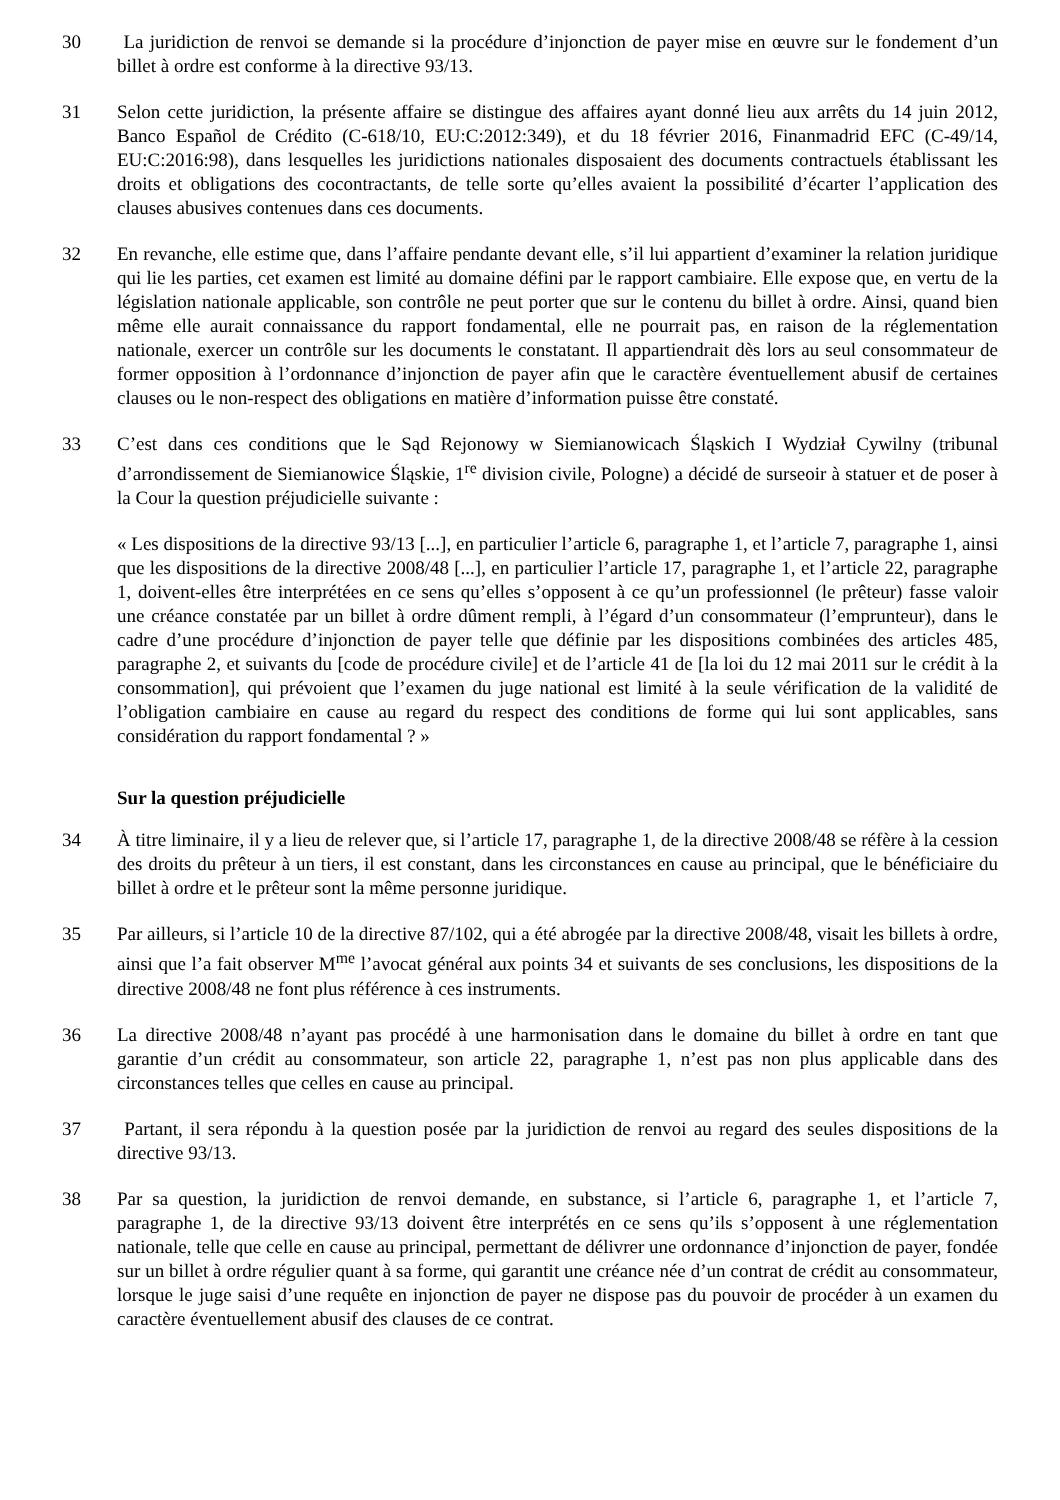30 La juridiction de renvoi se demande si la procédure d’injonction de payer mise en œuvre sur le fondement d’un billet à ordre est conforme à la directive 93/13.
31 Selon cette juridiction, la présente affaire se distingue des affaires ayant donné lieu aux arrêts du 14 juin 2012, Banco Español de Crédito (C‑618/10, EU:C:2012:349), et du 18 février 2016, Finanmadrid EFC (C‑49/14, EU:C:2016:98), dans lesquelles les juridictions nationales disposaient des documents contractuels établissant les droits et obligations des cocontractants, de telle sorte qu’elles avaient la possibilité d’écarter l’application des clauses abusives contenues dans ces documents.
32 En revanche, elle estime que, dans l’affaire pendante devant elle, s’il lui appartient d’examiner la relation juridique qui lie les parties, cet examen est limité au domaine défini par le rapport cambiaire. Elle expose que, en vertu de la législation nationale applicable, son contrôle ne peut porter que sur le contenu du billet à ordre. Ainsi, quand bien même elle aurait connaissance du rapport fondamental, elle ne pourrait pas, en raison de la réglementation nationale, exercer un contrôle sur les documents le constatant. Il appartiendrait dès lors au seul consommateur de former opposition à l’ordonnance d’injonction de payer afin que le caractère éventuellement abusif de certaines clauses ou le non-respect des obligations en matière d’information puisse être constaté.
33 C’est dans ces conditions que le Sąd Rejonowy w Siemianowicach Śląskich I Wydział Cywilny (tribunal d’arrondissement de Siemianowice Śląskie, 1<sup>re</sup> division civile, Pologne) a décidé de surseoir à statuer et de poser à la Cour la question préjudicielle suivante :
« Les dispositions de la directive 93/13 [...], en particulier l’article 6, paragraphe 1, et l’article 7, paragraphe 1, ainsi que les dispositions de la directive 2008/48 [...], en particulier l’article 17, paragraphe 1, et l’article 22, paragraphe 1, doivent-elles être interprétées en ce sens qu’elles s’opposent à ce qu’un professionnel (le prêteur) fasse valoir une créance constatée par un billet à ordre dûment rempli, à l’égard d’un consommateur (l’emprunteur), dans le cadre d’une procédure d’injonction de payer telle que définie par les dispositions combinées des articles 485, paragraphe 2, et suivants du [code de procédure civile] et de l’article 41 de [la loi du 12 mai 2011 sur le crédit à la consommation], qui prévoient que l’examen du juge national est limité à la seule vérification de la validité de l’obligation cambiaire en cause au regard du respect des conditions de forme qui lui sont applicables, sans considération du rapport fondamental ? »
Sur la question préjudicielle
34 À titre liminaire, il y a lieu de relever que, si l’article 17, paragraphe 1, de la directive 2008/48 se réfère à la cession des droits du prêteur à un tiers, il est constant, dans les circonstances en cause au principal, que le bénéficiaire du billet à ordre et le prêteur sont la même personne juridique.
35 Par ailleurs, si l’article 10 de la directive 87/102, qui a été abrogée par la directive 2008/48, visait les billets à ordre, ainsi que l’a fait observer M<sup>me</sup> l’avocat général aux points 34 et suivants de ses conclusions, les dispositions de la directive 2008/48 ne font plus référence à ces instruments.
36 La directive 2008/48 n’ayant pas procédé à une harmonisation dans le domaine du billet à ordre en tant que garantie d’un crédit au consommateur, son article 22, paragraphe 1, n’est pas non plus applicable dans des circonstances telles que celles en cause au principal.
37 Partant, il sera répondu à la question posée par la juridiction de renvoi au regard des seules dispositions de la directive 93/13.
38 Par sa question, la juridiction de renvoi demande, en substance, si l’article 6, paragraphe 1, et l’article 7, paragraphe 1, de la directive 93/13 doivent être interprétés en ce sens qu’ils s’opposent à une réglementation nationale, telle que celle en cause au principal, permettant de délivrer une ordonnance d’injonction de payer, fondée sur un billet à ordre régulier quant à sa forme, qui garantit une créance née d’un contrat de crédit au consommateur, lorsque le juge saisi d’une requête en injonction de payer ne dispose pas du pouvoir de procéder à un examen du caractère éventuellement abusif des clauses de ce contrat.